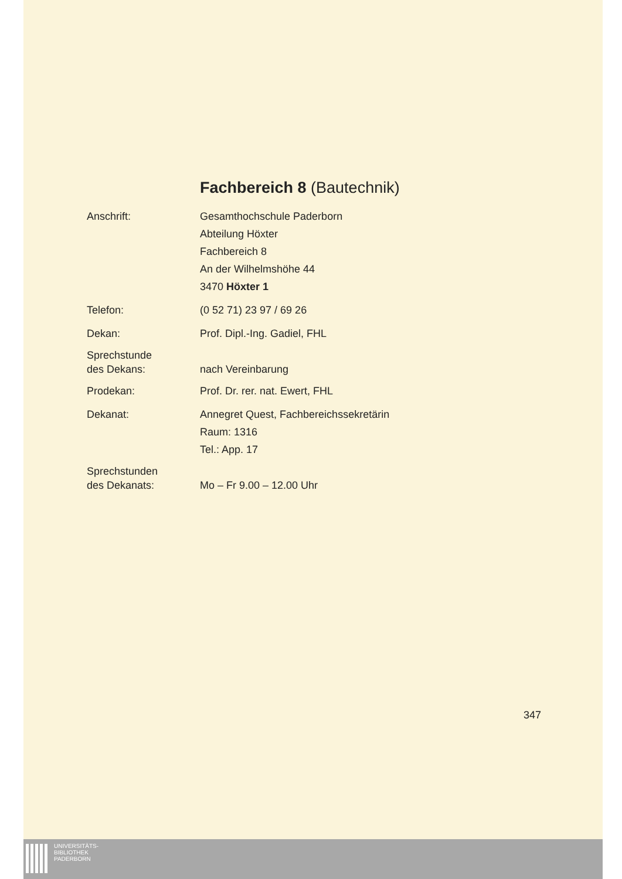Fachbereich 8 (Bautechnik)
Anschrift: Gesamthochschule Paderborn
Abteilung Höxter
Fachbereich 8
An der Wilhelmshöhe 44
3470 Höxter 1
Telefon: (0 52 71) 23 97 / 69 26
Dekan: Prof. Dipl.-Ing. Gadiel, FHL
Sprechstunde
des Dekans:
nach Vereinbarung
Prodekan: Prof. Dr. rer. nat. Ewert, FHL
Dekanat: Annegret Quest, Fachbereichssekretärin
Raum: 1316
Tel.: App. 17
Sprechstunden
des Dekanats:
Mo – Fr 9.00 – 12.00 Uhr
347
UNIVERSITÄTS-
BIBLIOTHEK
PADERBORN